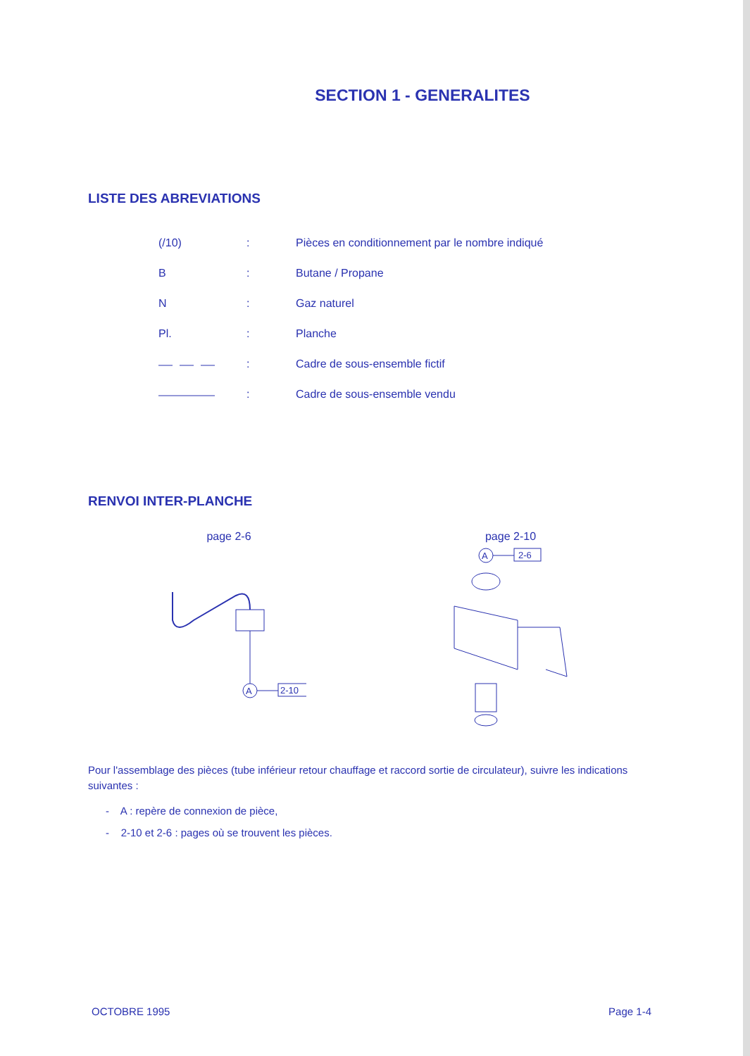SECTION 1 - GENERALITES
LISTE DES ABREVIATIONS
| (/10) | : | Pièces en conditionnement par le nombre indiqué |
| B | : | Butane / Propane |
| N | : | Gaz naturel |
| Pl. | : | Planche |
| | : | Cadre de sous-ensemble fictif |
| | : | Cadre de sous-ensemble vendu |
RENVOI INTER-PLANCHE
page 2-6
A
2-10
page 2-10
A
2-6
Pour l'assemblage des pièces (tube inférieur retour chauffage et raccord sortie de circulateur), suivre les indications suivantes :
- A : repère de connexion de pièce,
- 2-10 et 2-6 : pages où se trouvent les pièces.
OCTOBRE 1995 Page 1-4